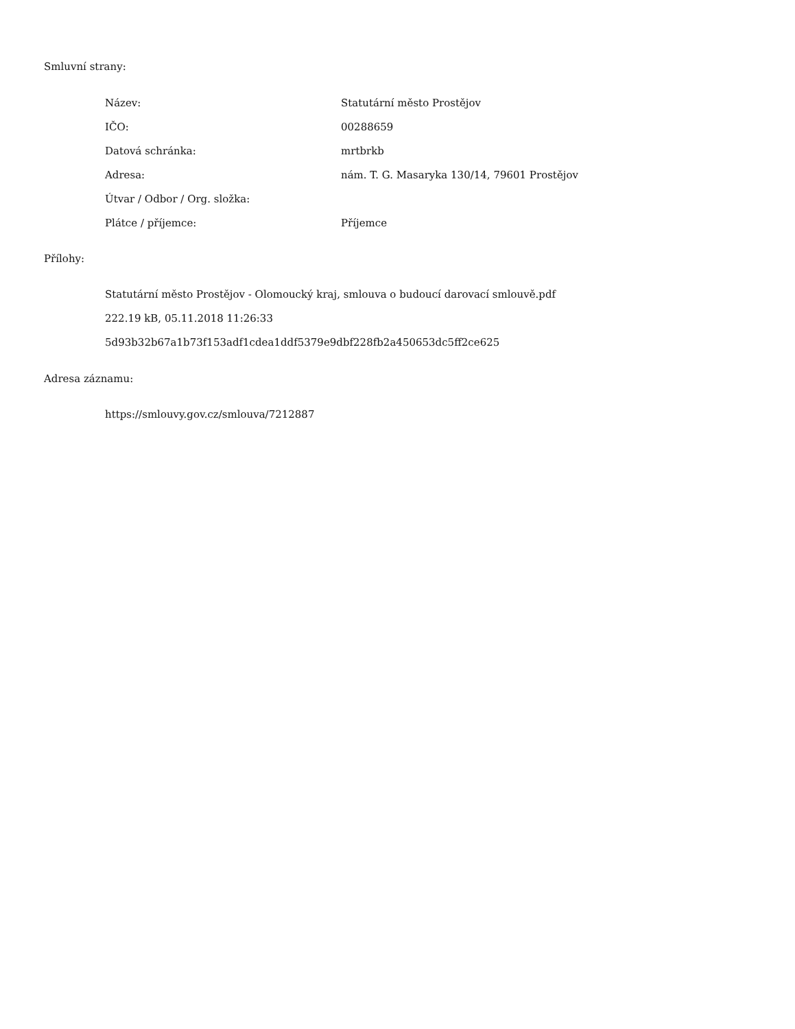Smluvní strany:
| Název: | Statutární město Prostějov |
| IČO: | 00288659 |
| Datová schránka: | mrtbrkb |
| Adresa: | nám. T. G. Masaryka 130/14, 79601 Prostějov |
| Útvar / Odbor / Org. složka: | |
| Plátce / příjemce: | Příjemce |
Přílohy:
Statutární město Prostějov - Olomoucký kraj, smlouva o budoucí darovací smlouvě.pdf
222.19 kB, 05.11.2018 11:26:33
5d93b32b67a1b73f153adf1cdea1ddf5379e9dbf228fb2a450653dc5ff2ce625
Adresa záznamu:
https://smlouvy.gov.cz/smlouva/7212887